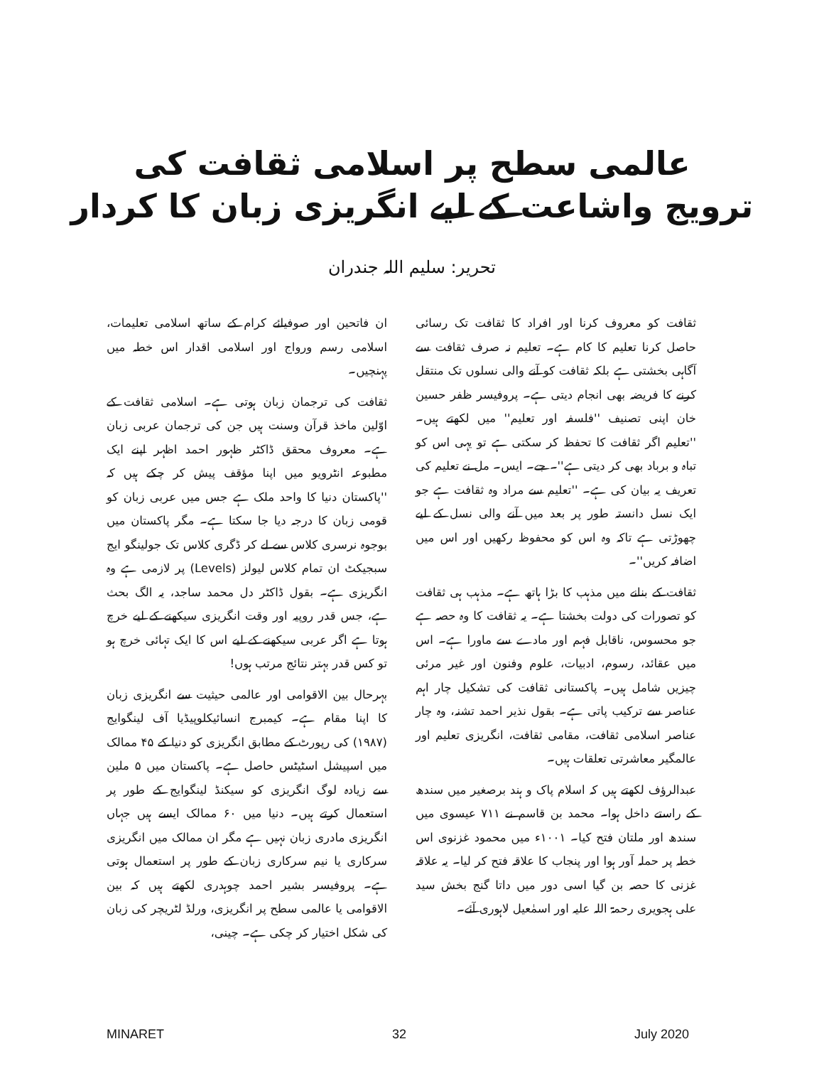عالمی سطح پر اسلامی ثقافت کی
ترویج واشاعت کے لیے انگریزی زبان کا کردار
تحریر: سلیم اللہ جندران
ثقافت کو معروف کرنا اور افراد کا ثقافت تک رسائی حاصل کرنا تعلیم کا کام ہے۔ تعلیم نہ صرف ثقافت سے آگاہی بخشتی ہے بلکہ ثقافت کو آنے والی نسلوں تک منتقل کرنے کا فریضہ بھی انجام دیتی ہے۔ پروفیسر ظفر حسین خان اپنی تصنیف ''فلسفہ اور تعلیم'' میں لکھتے ہیں۔ ''تعلیم اگر ثقافت کا تحفظ کر سکتی ہے تو یہی اس کو تباہ و برباد بھی کر دیتی ہے''۔ جے۔ ایس۔ مل نے تعلیم کی تعریف یہ بیان کی ہے۔ ''تعلیم سے مراد وہ ثقافت ہے جو ایک نسل دانستہ طور پر بعد میں آنے والی نسل کے لیے چھوڑتی ہے تاکہ وہ اس کو محفوظ رکھیں اور اس میں اضافہ کریں''۔
ثقافت کے بنانے میں مذہب کا بڑا ہاتھ ہے۔ مذہب ہی ثقافت کو تصورات کی دولت بخشتا ہے۔ یہ ثقافت کا وہ حصہ ہے جو محسوس، ناقابل فہم اور مادے سے ماورا ہے۔ اس میں عقائد، رسوم، ادبیات، علوم وفنون اور غیر مرئی چیزیں شامل ہیں۔ پاکستانی ثقافت کی تشکیل چار اہم عناصر سے ترکیب پاتی ہے۔ بقول نذیر احمد تشنہ، وہ چار عناصر اسلامی ثقافت، مقامی ثقافت، انگریزی تعلیم اور عالمگیر معاشرتی تعلقات ہیں۔
عبدالرؤف لکھتے ہیں کہ اسلام پاک و ہند برصغیر میں سندھ کے راستے داخل ہوا۔ محمد بن قاسم نے ۷۱۱ عیسوی میں سندھ اور ملتان فتح کیا۔ ۱۰۰۱ء میں محمود غزنوی اس خطہ پر حملہ آور ہوا اور پنجاب کا علاقہ فتح کر لیا۔ یہ علاقہ غزنی کا حصہ بن گیا اسی دور میں داتا گنج بخش سید علی ہجویری رحمۃ اللہ علیہ اور اسمٰعیل لاہوری آئے۔
ان فاتحین اور صوفیائے کرام کے ساتھ اسلامی تعلیمات، اسلامی رسم ورواج اور اسلامی اقدار اس خطہ میں پہنچیں۔
ثقافت کی ترجمان زبان ہوتی ہے۔ اسلامی ثقافت کے اوّلین ماخذ قرآن وسنت ہیں جن کی ترجمان عربی زبان ہے۔ معروف محقق ڈاکٹر ظہور احمد اظہر اپنے ایک مطبوعہ انٹرویو میں اپنا مؤقف پیش کر چکے ہیں کہ ''پاکستان دنیا کا واحد ملک ہے جس میں عربی زبان کو قومی زبان کا درجہ دیا جا سکتا ہے۔ مگر پاکستان میں بوجوہ نرسری کلاس سے لے کر ڈگری کلاس تک جولینگو ایج سبجیکٹ ان تمام کلاس لیولز (Levels) پر لازمی ہے وہ انگریزی ہے۔ بقول ڈاکٹر دل محمد ساجد، یہ الگ بحث ہے، جس قدر روپیہ اور وقت انگریزی سیکھنے کے لیے خرچ ہوتا ہے اگر عربی سیکھنے کے لیے اس کا ایک تہائی خرچ ہو تو کس قدر بہتر نتائج مرتب ہوں!
بہرحال بین الاقوامی اور عالمی حیثیت سے انگریزی زبان کا اپنا مقام ہے۔ کیمبرج انسائیکلوپیڈیا آف لینگوایج (۱۹۸۷) کی رپورٹ کے مطابق انگریزی کو دنیا کے ۴۵ ممالک میں اسپیشل اسٹیٹس حاصل ہے۔ پاکستان میں ۵ ملین سے زیادہ لوگ انگریزی کو سیکنڈ لینگوایج کے طور پر استعمال کرتے ہیں۔ دنیا میں ۶۰ ممالک ایسے ہیں جہاں انگریزی مادری زبان نہیں ہے مگر ان ممالک میں انگریزی سرکاری یا نیم سرکاری زبان کے طور پر استعمال ہوتی ہے۔ پروفیسر بشیر احمد چوہدری لکھتے ہیں کہ بین الاقوامی یا عالمی سطح پر انگریزی، ورلڈ لٹریچر کی زبان کی شکل اختیار کر چکی ہے۔ چینی،
MINARET 32 July 2020